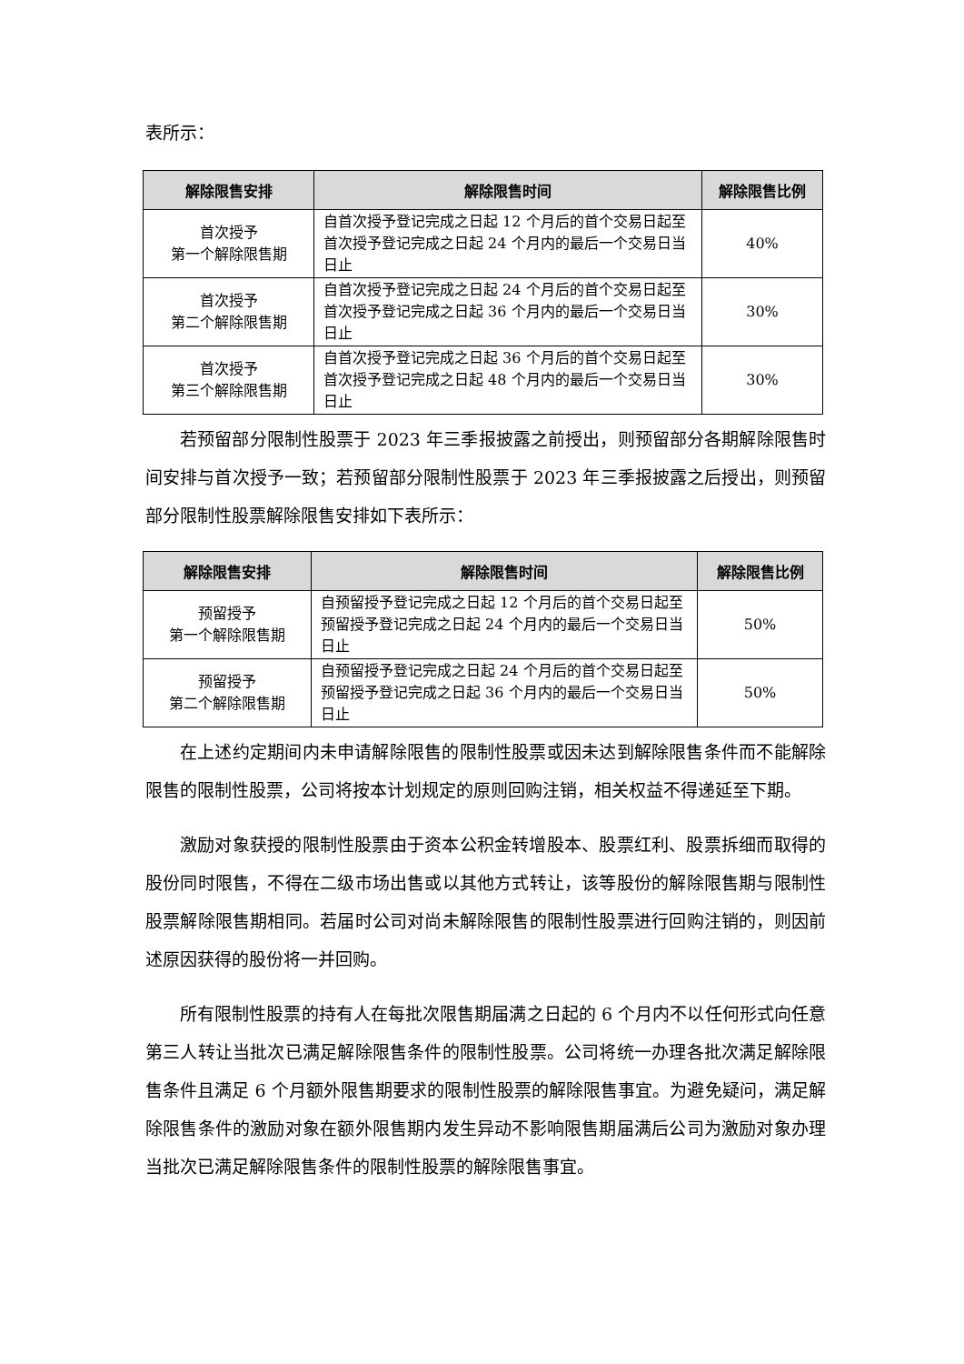表所示：
| 解除限售安排 | 解除限售时间 | 解除限售比例 |
| --- | --- | --- |
| 首次授予 第一个解除限售期 | 自首次授予登记完成之日起 12 个月后的首个交易日起至首次授予登记完成之日起 24 个月内的最后一个交易日当日止 | 40% |
| 首次授予 第二个解除限售期 | 自首次授予登记完成之日起 24 个月后的首个交易日起至首次授予登记完成之日起 36 个月内的最后一个交易日当日止 | 30% |
| 首次授予 第三个解除限售期 | 自首次授予登记完成之日起 36 个月后的首个交易日起至首次授予登记完成之日起 48 个月内的最后一个交易日当日止 | 30% |
若预留部分限制性股票于 2023 年三季报披露之前授出，则预留部分各期解除限售时间安排与首次授予一致；若预留部分限制性股票于 2023 年三季报披露之后授出，则预留部分限制性股票解除限售安排如下表所示：
| 解除限售安排 | 解除限售时间 | 解除限售比例 |
| --- | --- | --- |
| 预留授予 第一个解除限售期 | 自预留授予登记完成之日起 12 个月后的首个交易日起至预留授予登记完成之日起 24 个月内的最后一个交易日当日止 | 50% |
| 预留授予 第二个解除限售期 | 自预留授予登记完成之日起 24 个月后的首个交易日起至预留授予登记完成之日起 36 个月内的最后一个交易日当日止 | 50% |
在上述约定期间内未申请解除限售的限制性股票或因未达到解除限售条件而不能解除限售的限制性股票，公司将按本计划规定的原则回购注销，相关权益不得递延至下期。
激励对象获授的限制性股票由于资本公积金转增股本、股票红利、股票拆细而取得的股份同时限售，不得在二级市场出售或以其他方式转让，该等股份的解除限售期与限制性股票解除限售期相同。若届时公司对尚未解除限售的限制性股票进行回购注销的，则因前述原因获得的股份将一并回购。
所有限制性股票的持有人在每批次限售期届满之日起的 6 个月内不以任何形式向任意第三人转让当批次已满足解除限售条件的限制性股票。公司将统一办理各批次满足解除限售条件且满足 6 个月额外限售期要求的限制性股票的解除限售事宜。为避免疑问，满足解除限售条件的激励对象在额外限售期内发生异动不影响限售期届满后公司为激励对象办理当批次已满足解除限售条件的限制性股票的解除限售事宜。